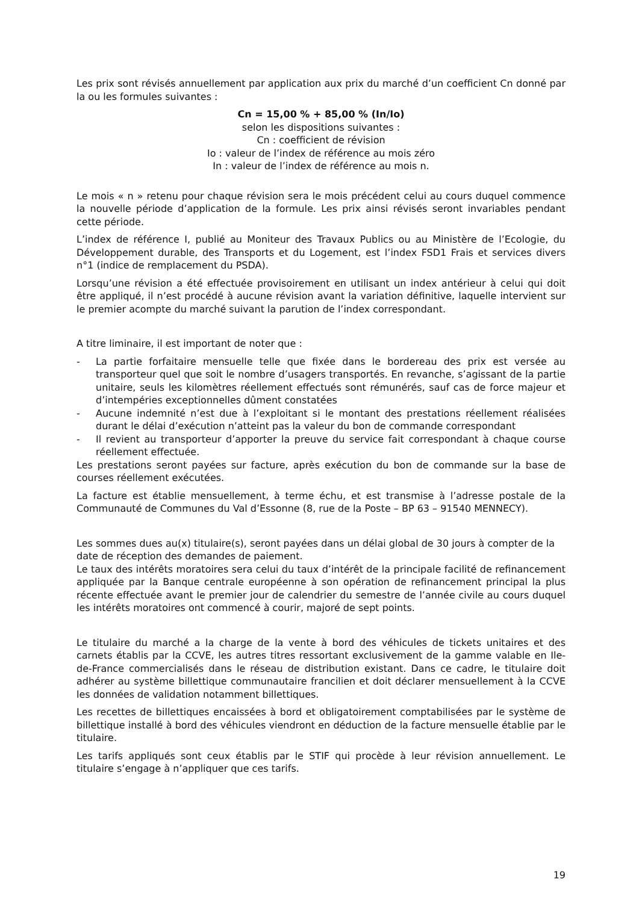Les prix sont révisés annuellement par application aux prix du marché d’un coefficient Cn donné par la ou les formules suivantes :
Cn = 15,00 % + 85,00 % (In/Io)
selon les dispositions suivantes :
Cn : coefficient de révision
Io : valeur de l’index de référence au mois zéro
In : valeur de l’index de référence au mois n.
Le mois « n » retenu pour chaque révision sera le mois précédent celui au cours duquel commence la nouvelle période d’application de la formule. Les prix ainsi révisés seront invariables pendant cette période.
L’index de référence I, publié au Moniteur des Travaux Publics ou au Ministère de l’Ecologie, du Développement durable, des Transports et du Logement, est l’index FSD1 Frais et services divers n°1 (indice de remplacement du PSDA).
Lorsqu’une révision a été effectuée provisoirement en utilisant un index antérieur à celui qui doit être appliqué, il n’est procédé à aucune révision avant la variation définitive, laquelle intervient sur le premier acompte du marché suivant la parution de l’index correspondant.
A titre liminaire, il est important de noter que :
- La partie forfaitaire mensuelle telle que fixée dans le bordereau des prix est versée au transporteur quel que soit le nombre d’usagers transportés. En revanche, s’agissant de la partie unitaire, seuls les kilomètres réellement effectués sont rémunérés, sauf cas de force majeur et d’intempéries exceptionnelles dûment constatées
- Aucune indemnité n’est due à l’exploitant si le montant des prestations réellement réalisées durant le délai d’exécution n’atteint pas la valeur du bon de commande correspondant
- Il revient au transporteur d’apporter la preuve du service fait correspondant à chaque course réellement effectuée.
Les prestations seront payées sur facture, après exécution du bon de commande sur la base de courses réellement exécutées.
La facture est établie mensuellement, à terme échu, et est transmise à l’adresse postale de la Communauté de Communes du Val d’Essonne (8, rue de la Poste – BP 63 – 91540 MENNECY).
Les sommes dues au(x) titulaire(s), seront payées dans un délai global de 30 jours à compter de la date de réception des demandes de paiement.
Le taux des intérêts moratoires sera celui du taux d’intérêt de la principale facilité de refinancement appliquée par la Banque centrale européenne à son opération de refinancement principal la plus récente effectuée avant le premier jour de calendrier du semestre de l’année civile au cours duquel les intérêts moratoires ont commencé à courir, majoré de sept points.
Le titulaire du marché a la charge de la vente à bord des véhicules de tickets unitaires et des carnets établis par la CCVE, les autres titres ressortant exclusivement de la gamme valable en Ile-de-France commercialisés dans le réseau de distribution existant. Dans ce cadre, le titulaire doit adhérer au système billettique communautaire francilien et doit déclarer mensuellement à la CCVE les données de validation notamment billettiques.
Les recettes de billettiques encaissées à bord et obligatoirement comptabilisées par le système de billettique installé à bord des véhicules viendront en déduction de la facture mensuelle établie par le titulaire.
Les tarifs appliqués sont ceux établis par le STIF qui procède à leur révision annuellement. Le titulaire s’engage à n’appliquer que ces tarifs.
19